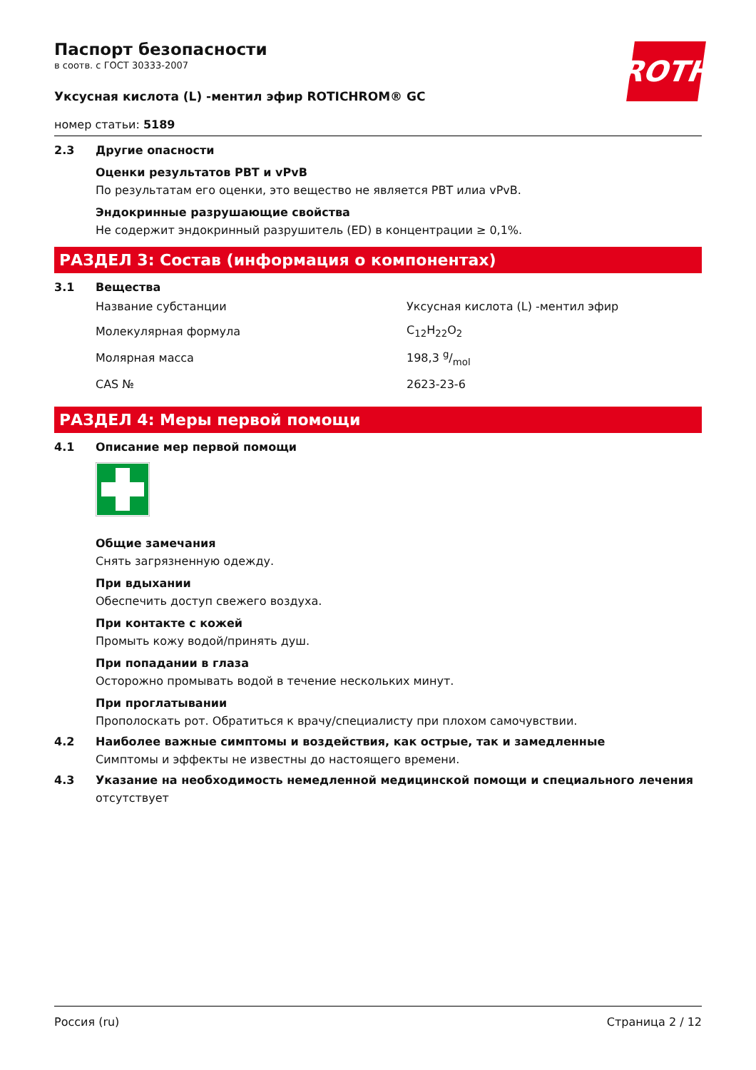ROTH
Паспорт безопасности
в соотв. с ГОСТ 30333-2007
Уксусная кислота (L) -ментил эфир ROTICHROM® GC
номер статьи: 5189
2.3 Другие опасности
Оценки результатов PBT и vPvB
По результатам его оценки, это вещество не является PBT илиа vPvB.
Эндокринные разрушающие свойства
Не содержит эндокринный разрушитель (ED) в концентрации ≥ 0,1%.
РАЗДЕЛ 3: Состав (информация о компонентах)
3.1 Вещества
| Название субстанции | Уксусная кислота (L) -ментил эфир |
| Молекулярная формула | C<sub>12</sub>H<sub>22</sub>O<sub>2</sub> |
| Молярная масса | 198,3 g/mol |
| CAS № | 2623-23-6 |
РАЗДЕЛ 4: Меры первой помощи
4.1 Описание мер первой помощи
Общие замечания
Снять загрязненную одежду.
При вдыхании
Обеспечить доступ свежего воздуха.
При контакте с кожей
Промыть кожу водой/принять душ.
При попадании в глаза
Осторожно промывать водой в течение нескольких минут.
При проглатывании
Прополоскать рот. Обратиться к врачу/специалисту при плохом самочувствии.
4.2 Наиболее важные симптомы и воздействия, как острые, так и замедленные
Симптомы и эффекты не известны до настоящего времени.
4.3 Указание на необходимость немедленной медицинской помощи и специального лечения
отсутствует
Россия (ru) Страница 2 / 12